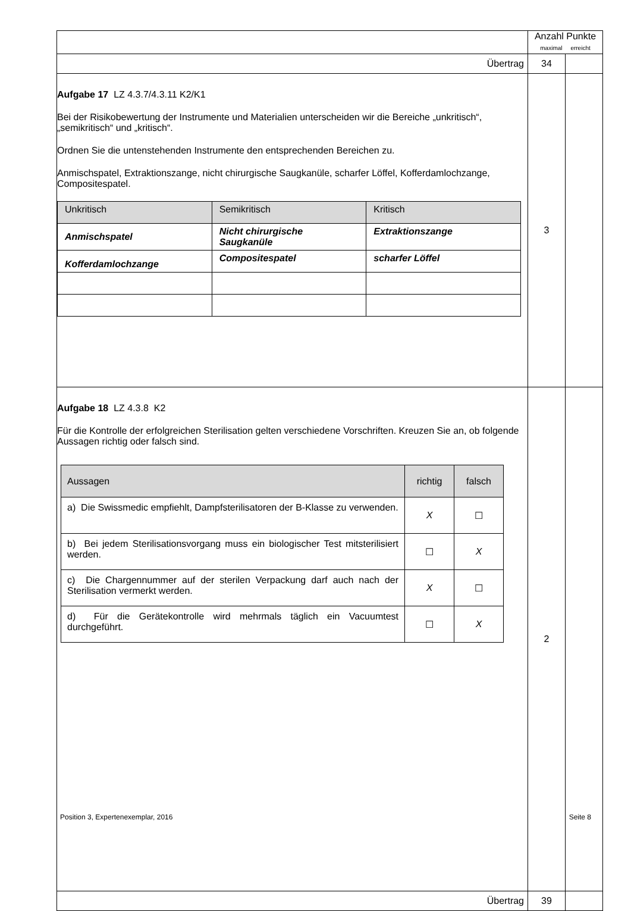| | Anzahl Punkte maximal erreicht | |
| Übertrag | 34 | |
| Aufgabe 17 LZ 4.3.7/4.3.11 K2/K1 Bei der Risikobewertung der Instrumente und Materialien unterscheiden wir die Bereiche „unkritisch“, „semikritisch“ und „kritisch“. Ordnen Sie die untenstehenden Instrumente den entsprechenden Bereichen zu. Anmischspatel, Extraktionszange, nicht chirurgische Saugkanüle, scharfer Löffel, Kofferdamlochzange, Compositespatel. / Unkritisch / Semikritisch / Kritisch / / Anmischspatel / Nicht chirurgische Saugkanüle / Extraktionszange / / Kofferdamlochzange / Compositespatel / scharfer Löffel / | 3 | |
| Aufgabe 18 LZ 4.3.8 K2 Für die Kontrolle der erfolgreichen Sterilisation gelten verschiedene Vorschriften. Kreuzen Sie an, ob folgende Aussagen richtig oder falsch sind. / Aussagen / richtig / falsch / / --- / --- / --- / / a) Die Swissmedic empfiehlt, Dampfsterilisatoren der B-Klasse zu verwenden. / X / ☐ / / b) Bei jedem Sterilisationsvorgang muss ein biologischer Test mitsterilisiert werden. / ☐ / X / / c) Die Chargennummer auf der sterilen Verpackung darf auch nach der Sterilisation vermerkt werden. / X / ☐ / / d) Für die Gerätekontrolle wird mehrmals täglich ein Vacuumtest durchgeführt. / ☐ / X / | 2 | |
| Übertrag | 39 | |
Position 3, Expertenexemplar, 2016 Seite 8